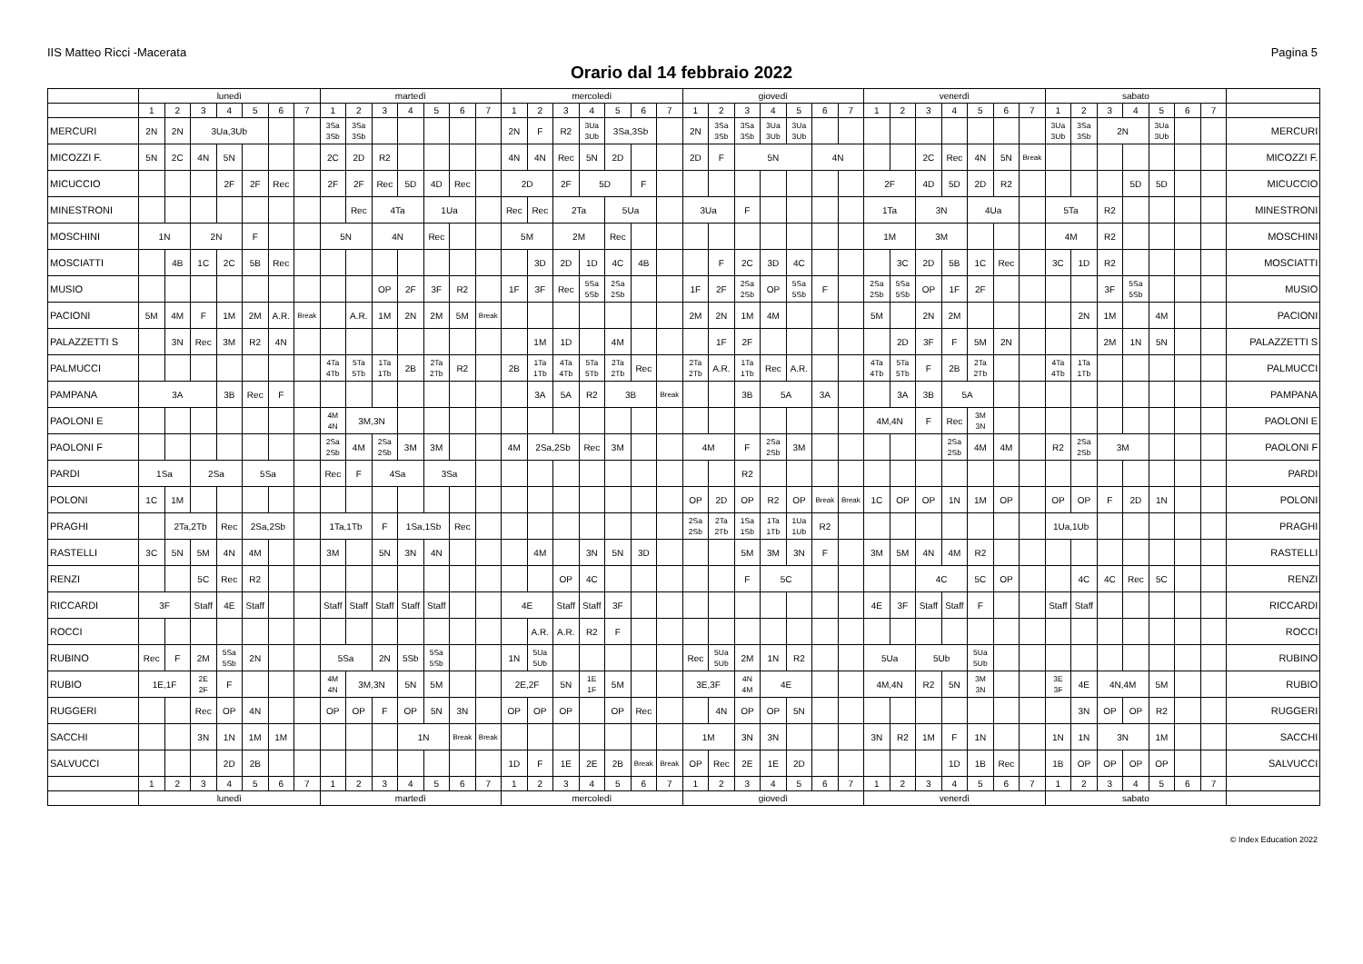IIS Matteo Ricci -Macerata Pagina 5
Orario dal 14 febbraio 2022
| | lunedì | | | | | | | martedì | | | | | | | mercoledì | | | | | | | giovedì | | | | | | | venerdì | | | | | | | sabato | | | | | | | |
| --- | --- | --- | --- | --- | --- | --- | --- | --- | --- | --- | --- | --- | --- | --- | --- | --- | --- | --- | --- | --- | --- | --- | --- | --- | --- | --- | --- | --- | --- | --- | --- | --- | --- | --- | --- | --- | --- | --- | --- | --- | --- | --- | --- |
| | 1 | 2 | 3 | 4 | 5 | 6 | 7 | 1 | 2 | 3 | 4 | 5 | 6 | 7 | 1 | 2 | 3 | 4 | 5 | 6 | 7 | 1 | 2 | 3 | 4 | 5 | 6 | 7 | 1 | 2 | 3 | 4 | 5 | 6 | 7 | 1 | 2 | 3 | 4 | 5 | 6 | 7 | |
| MERCURI | 2N | 2N | 3Ua,3Ub | | | | | 3Sa 3Sb | 3Sa 3Sb | | | | | | 2N | F | R2 | 3Ua 3Ub | 3Sa,3Sb | | | 2N | 3Sa 3Sb | 3Sa 3Sb | 3Ua 3Ub | 3Ua 3Ub | | | | | | | | | | 3Ua 3Ub | 3Sa 3Sb | 2N | | 3Ua 3Ub | | | MERCURI |
| MICOZZI F. | 5N | 2C | 4N | 5N | | | | 2C | 2D | R2 | | | | | 4N | 4N | Rec | 5N | 2D | | | 2D | F | 5N | | | 4N | | | | 2C | Rec | 4N | 5N | Break | | | | | | | | MICOZZI F. |
| MICUCCIO | | | | 2F | 2F | Rec | | 2F | 2F | Rec | 5D | 4D | Rec | | 2D | | 2F | 5D | | F | | | | | | | | | 2F | | 4D | 5D | 2D | R2 | | | | | 5D | 5D | | | MICUCCIO |
| MINESTRONI | | | | | | | | | Rec | 4Ta | | 1Ua | | | Rec | Rec | 2Ta | | 5Ua | | | 3Ua | | F | | | | | 1Ta | | 3N | | 4Ua | | | 5Ta | | R2 | | | | | MINESTRONI |
| MOSCHINI | 1N | | 2N | | F | | | 5N | | 4N | | Rec | | | 5M | | 2M | | Rec | | | | | | | | | | 1M | | 3M | | | | | 4M | | R2 | | | | | MOSCHINI |
| MOSCIATTI | | 4B | 1C | 2C | 5B | Rec | | | | | | | | | | 3D | 2D | 1D | 4C | 4B | | | F | 2C | 3D | 4C | | | | 3C | 2D | 5B | 1C | Rec | | 3C | 1D | R2 | | | | | MOSCIATTI |
| MUSIO | | | | | | | | | | OP | 2F | 3F | R2 | | 1F | 3F | Rec | 5Sa 5Sb | 2Sa 2Sb | | | 1F | 2F | 2Sa 2Sb | OP | 5Sa 5Sb | F | | 2Sa 2Sb | 5Sa 5Sb | OP | 1F | 2F | | | | | 3F | 5Sa 5Sb | | | | MUSIO |
| PACIONI | 5M | 4M | F | 1M | 2M | A.R. | Break | | A.R. | 1M | 2N | 2M | 5M | Break | | | | | | | | 2M | 2N | 1M | 4M | | | | 5M | | 2N | 2M | | | | | 2N | 1M | | 4M | | | PACIONI |
| PALAZZETTI S | | 3N | Rec | 3M | R2 | 4N | | | | | | | | | | 1M | 1D | | 4M | | | | 1F | 2F | | | | | | 2D | 3F | F | 5M | 2N | | | | 2M | 1N | 5N | | | PALAZZETTI S |
| PALMUCCI | | | | | | | | 4Ta 4Tb | 5Ta 5Tb | 1Ta 1Tb | 2B | 2Ta 2Tb | R2 | | 2B | 1Ta 1Tb | 4Ta 4Tb | 5Ta 5Tb | 2Ta 2Tb | Rec | | 2Ta 2Tb | A.R. | 1Ta 1Tb | Rec | A.R. | | | 4Ta 4Tb | 5Ta 5Tb | F | 2B | 2Ta 2Tb | | | 4Ta 4Tb | 1Ta 1Tb | | | | | | PALMUCCI |
| PAMPANA | 3A | | | 3B | Rec | F | | | | | | | | | | 3A | 5A | R2 | 3B | | Break | | | 3B | 5A | | 3A | | | 3A | 3B | 5A | | | | | | | | | | | PAMPANA |
| PAOLONI E | | | | | | | | 4M 4N | 3M,3N | | | | | | | | | | | | | | | | | | | | 4M,4N | | F | Rec | 3M 3N | | | | | | | | | | PAOLONI E |
| PAOLONI F | | | | | | | | 2Sa 2Sb | 4M | 2Sa 2Sb | 3M | 3M | | | 4M | 2Sa,2Sb | | Rec | 3M | | | 4M | | F | 2Sa 2Sb | 3M | | | | | | 2Sa 2Sb | 4M | 4M | | R2 | 2Sa 2Sb | 3M | | | | | PAOLONI F |
| PARDI | 1Sa | | 2Sa | | 5Sa | | | Rec | F | 4Sa | | 3Sa | | | | | | | | | | | | R2 | | | | | | | | | | | | | | | | | | | PARDI |
| POLONI | 1C | 1M | | | | | | | | | | | | | | | | | | | | OP | 2D | OP | R2 | OP | Break | Break | 1C | OP | OP | 1N | 1M | OP | | OP | OP | F | 2D | 1N | | | POLONI |
| PRAGHI | | 2Ta,2Tb | | Rec | 2Sa,2Sb | | | 1Ta,1Tb | | F | 1Sa,1Sb | | Rec | | | | | | | | | 2Sa 2Sb | 2Ta 2Tb | 1Sa 1Sb | 1Ta 1Tb | 1Ua 1Ub | R2 | | | | | | | | | 1Ua,1Ub | | | | | | | PRAGHI |
| RASTELLI | 3C | 5N | 5M | 4N | 4M | | | 3M | | 5N | 3N | 4N | | | | 4M | | 3N | 5N | 3D | | | | 5M | 3M | 3N | F | | 3M | 5M | 4N | 4M | R2 | | | | | | | | | | RASTELLI |
| RENZI | | | 5C | Rec | R2 | | | | | | | | | | | | OP | 4C | | | | | | F | 5C | | | | | | 4C | | 5C | OP | | | 4C | 4C | Rec | 5C | | | RENZI |
| RICCARDI | 3F | | Staff | 4E | Staff | | | Staff | Staff | Staff | Staff | Staff | | | 4E | | Staff | Staff | 3F | | | | | | | | | | 4E | 3F | Staff | Staff | F | | | Staff | Staff | | | | | | RICCARDI |
| ROCCI | | | | | | | | | | | | | | | | A.R. | A.R. | R2 | F | | | | | | | | | | | | | | | | | | | | | | | | ROCCI |
| RUBINO | Rec | F | 2M | 5Sa 5Sb | 2N | | | 5Sa | | 2N | 5Sb | 5Sa 5Sb | | | 1N | 5Ua 5Ub | | | | | | Rec | 5Ua 5Ub | 2M | 1N | R2 | | | 5Ua | | 5Ub | | 5Ua 5Ub | | | | | | | | | | RUBINO |
| RUBIO | 1E,1F | | 2E 2F | F | | | | 4M 4N | 3M,3N | | 5N | 5M | | | 2E,2F | | 5N | 1E 1F | 5M | | | 3E,3F | | 4N 4M | 4E | | | | 4M,4N | | R2 | 5N | 3M 3N | | | 3E 3F | 4E | 4N,4M | | 5M | | | RUBIO |
| RUGGERI | | | Rec | OP | 4N | | | OP | OP | F | OP | 5N | 3N | | OP | OP | OP | | OP | Rec | | | 4N | OP | OP | 5N | | | | | | | | | | | 3N | OP | OP | R2 | | | RUGGERI |
| SACCHI | | | 3N | 1N | 1M | 1M | | | | | 1N | | Break | Break | | | | | | | | 1M | | 3N | 3N | | | | 3N | R2 | 1M | F | 1N | | | 1N | 1N | 3N | | 1M | | | SACCHI |
| SALVUCCI | | | | 2D | 2B | | | | | | | | | | 1D | F | 1E | 2E | 2B | Break | Break | OP | Rec | 2E | 1E | 2D | | | | | | 1D | 1B | Rec | | 1B | OP | OP | OP | OP | | | SALVUCCI |
| | 1 | 2 | 3 | 4 | 5 | 6 | 7 | 1 | 2 | 3 | 4 | 5 | 6 | 7 | 1 | 2 | 3 | 4 | 5 | 6 | 7 | 1 | 2 | 3 | 4 | 5 | 6 | 7 | 1 | 2 | 3 | 4 | 5 | 6 | 7 | 1 | 2 | 3 | 4 | 5 | 6 | 7 | |
| | lunedì | | | | | | | martedì | | | | | | | mercoledì | | | | | | | giovedì | | | | | | | venerdì | | | | | | | sabato | | | | | | | |
© Index Education 2022